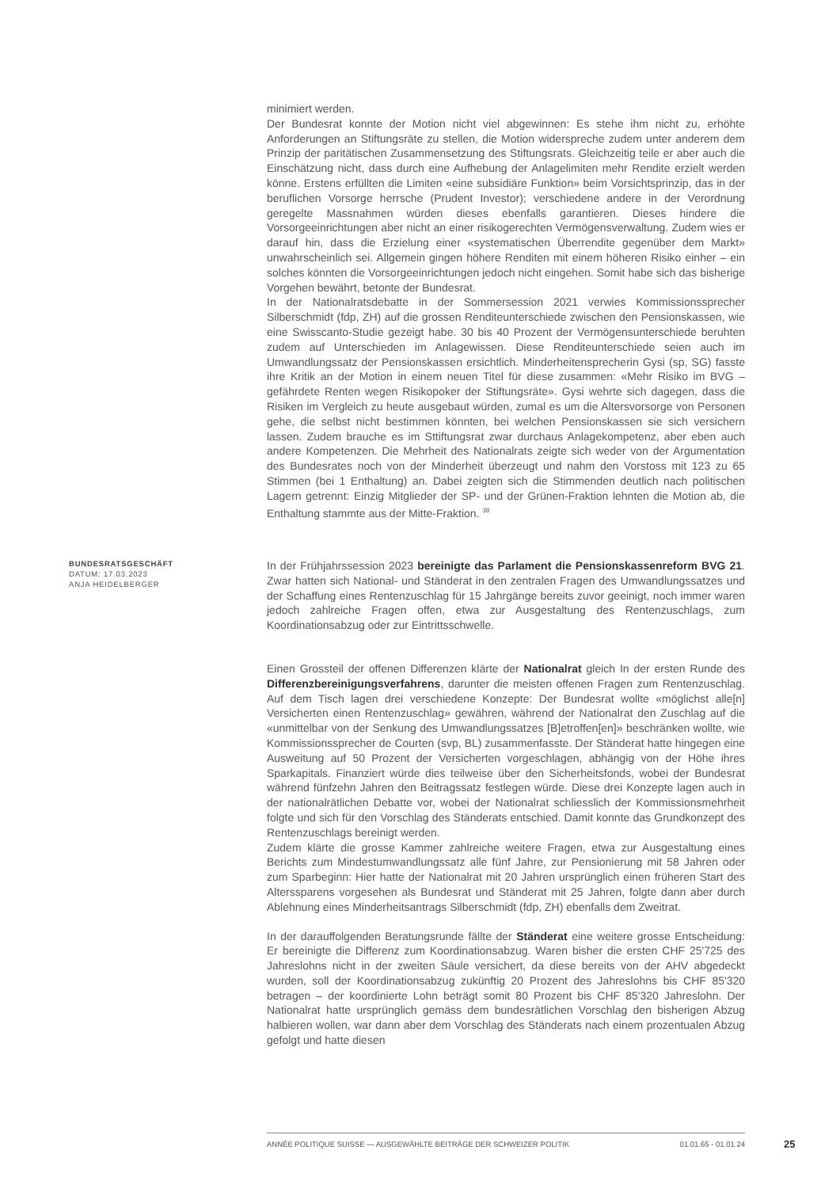minimiert werden.
Der Bundesrat konnte der Motion nicht viel abgewinnen: Es stehe ihm nicht zu, erhöhte Anforderungen an Stiftungsräte zu stellen, die Motion widerspreche zudem unter anderem dem Prinzip der paritätischen Zusammensetzung des Stiftungsrats. Gleichzeitig teile er aber auch die Einschätzung nicht, dass durch eine Aufhebung der Anlagelimiten mehr Rendite erzielt werden könne. Erstens erfüllten die Limiten «eine subsidiäre Funktion» beim Vorsichtsprinzip, das in der beruflichen Vorsorge herrsche (Prudent Investor); verschiedene andere in der Verordnung geregelte Massnahmen würden dieses ebenfalls garantieren. Dieses hindere die Vorsorgeeinrichtungen aber nicht an einer risikogerechten Vermögensverwaltung. Zudem wies er darauf hin, dass die Erzielung einer «systematischen Überrendite gegenüber dem Markt» unwahrscheinlich sei. Allgemein gingen höhere Renditen mit einem höheren Risiko einher – ein solches könnten die Vorsorgeeinrichtungen jedoch nicht eingehen. Somit habe sich das bisherige Vorgehen bewährt, betonte der Bundesrat.
In der Nationalratsdebatte in der Sommersession 2021 verwies Kommissionssprecher Silberschmidt (fdp, ZH) auf die grossen Renditeunterschiede zwischen den Pensionskassen, wie eine Swisscanto-Studie gezeigt habe. 30 bis 40 Prozent der Vermögensunterschiede beruhten zudem auf Unterschieden im Anlagewissen. Diese Renditeunterschiede seien auch im Umwandlungssatz der Pensionskassen ersichtlich. Minderheitensprecherin Gysi (sp, SG) fasste ihre Kritik an der Motion in einem neuen Titel für diese zusammen: «Mehr Risiko im BVG – gefährdete Renten wegen Risikopoker der Stiftungsräte». Gysi wehrte sich dagegen, dass die Risiken im Vergleich zu heute ausgebaut würden, zumal es um die Altersvorsorge von Personen gehe, die selbst nicht bestimmen könnten, bei welchen Pensionskassen sie sich versichern lassen. Zudem brauche es im Sttiftungsrat zwar durchaus Anlagekompetenz, aber eben auch andere Kompetenzen. Die Mehrheit des Nationalrats zeigte sich weder von der Argumentation des Bundesrates noch von der Minderheit überzeugt und nahm den Vorstoss mit 123 zu 65 Stimmen (bei 1 Enthaltung) an. Dabei zeigten sich die Stimmenden deutlich nach politischen Lagern getrennt: Einzig Mitglieder der SP- und der Grünen-Fraktion lehnten die Motion ab, die Enthaltung stammte aus der Mitte-Fraktion. <sup>38</sup>
BUNDESRATSGESCHÄFT
DATUM: 17.03.2023
ANJA HEIDELBERGER
In der Frühjahrssession 2023 bereinigte das Parlament die Pensionskassenreform BVG 21. Zwar hatten sich National- und Ständerat in den zentralen Fragen des Umwandlungssatzes und der Schaffung eines Rentenzuschlag für 15 Jahrgänge bereits zuvor geeinigt, noch immer waren jedoch zahlreiche Fragen offen, etwa zur Ausgestaltung des Rentenzuschlags, zum Koordinationsabzug oder zur Eintrittsschwelle.
Einen Grossteil der offenen Differenzen klärte der Nationalrat gleich In der ersten Runde des Differenzbereinigungsverfahrens, darunter die meisten offenen Fragen zum Rentenzuschlag. Auf dem Tisch lagen drei verschiedene Konzepte: Der Bundesrat wollte «möglichst alle[n] Versicherten einen Rentenzuschlag» gewähren, während der Nationalrat den Zuschlag auf die «unmittelbar von der Senkung des Umwandlungssatzes [B]etroffen[en]» beschränken wollte, wie Kommissionssprecher de Courten (svp, BL) zusammenfasste. Der Ständerat hatte hingegen eine Ausweitung auf 50 Prozent der Versicherten vorgeschlagen, abhängig von der Höhe ihres Sparkapitals. Finanziert würde dies teilweise über den Sicherheitsfonds, wobei der Bundesrat während fünfzehn Jahren den Beitragssatz festlegen würde. Diese drei Konzepte lagen auch in der nationalrätlichen Debatte vor, wobei der Nationalrat schliesslich der Kommissionsmehrheit folgte und sich für den Vorschlag des Ständerats entschied. Damit konnte das Grundkonzept des Rentenzuschlags bereinigt werden.
Zudem klärte die grosse Kammer zahlreiche weitere Fragen, etwa zur Ausgestaltung eines Berichts zum Mindestumwandlungssatz alle fünf Jahre, zur Pensionierung mit 58 Jahren oder zum Sparbeginn: Hier hatte der Nationalrat mit 20 Jahren ursprünglich einen früheren Start des Alterssparens vorgesehen als Bundesrat und Ständerat mit 25 Jahren, folgte dann aber durch Ablehnung eines Minderheitsantrags Silberschmidt (fdp, ZH) ebenfalls dem Zweitrat.
In der darauffolgenden Beratungsrunde fällte der Ständerat eine weitere grosse Entscheidung: Er bereinigte die Differenz zum Koordinationsabzug. Waren bisher die ersten CHF 25'725 des Jahreslohns nicht in der zweiten Säule versichert, da diese bereits von der AHV abgedeckt wurden, soll der Koordinationsabzug zukünftig 20 Prozent des Jahreslohns bis CHF 85'320 betragen – der koordinierte Lohn beträgt somit 80 Prozent bis CHF 85'320 Jahreslohn. Der Nationalrat hatte ursprünglich gemäss dem bundesrätlichen Vorschlag den bisherigen Abzug halbieren wollen, war dann aber dem Vorschlag des Ständerats nach einem prozentualen Abzug gefolgt und hatte diesen
ANNÉE POLITIQUE SUISSE — AUSGEWÄHLTE BEITRÄGE DER SCHWEIZER POLITIK 01.01.65 - 01.01.24
25